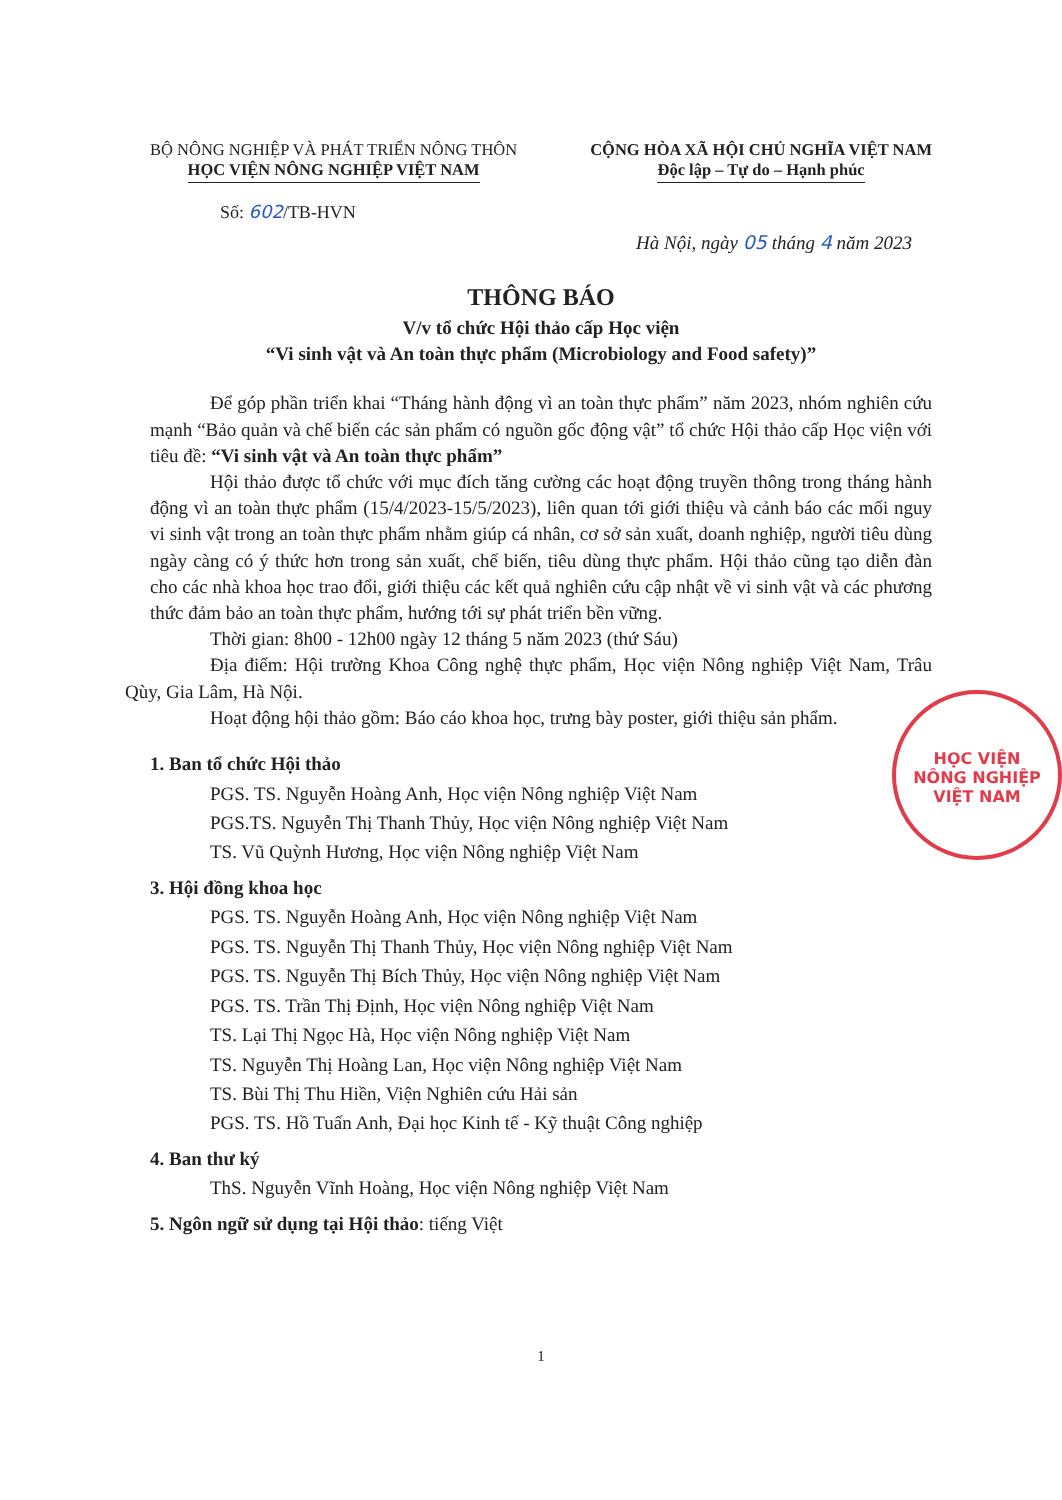BỘ NÔNG NGHIỆP VÀ PHÁT TRIỂN NÔNG THÔN
HỌC VIỆN NÔNG NGHIỆP VIỆT NAM
CỘNG HÒA XÃ HỘI CHỦ NGHĨA VIỆT NAM
Độc lập – Tự do – Hạnh phúc
Số: 602/TB-HVN
Hà Nội, ngày 05 tháng 4 năm 2023
THÔNG BÁO
V/v tổ chức Hội thảo cấp Học viện
“Vi sinh vật và An toàn thực phẩm (Microbiology and Food safety)”
Để góp phần triển khai “Tháng hành động vì an toàn thực phẩm” năm 2023, nhóm nghiên cứu mạnh “Bảo quản và chế biến các sản phẩm có nguồn gốc động vật” tổ chức Hội thảo cấp Học viện với tiêu đề: “Vi sinh vật và An toàn thực phẩm”
Hội thảo được tổ chức với mục đích tăng cường các hoạt động truyền thông trong tháng hành động vì an toàn thực phẩm (15/4/2023-15/5/2023), liên quan tới giới thiệu và cảnh báo các mối nguy vi sinh vật trong an toàn thực phẩm nhằm giúp cá nhân, cơ sở sản xuất, doanh nghiệp, người tiêu dùng ngày càng có ý thức hơn trong sản xuất, chế biến, tiêu dùng thực phẩm. Hội thảo cũng tạo diễn đàn cho các nhà khoa học trao đổi, giới thiệu các kết quả nghiên cứu cập nhật về vi sinh vật và các phương thức đảm bảo an toàn thực phẩm, hướng tới sự phát triển bền vững.
Thời gian: 8h00 - 12h00 ngày 12 tháng 5 năm 2023 (thứ Sáu)
Địa điểm: Hội trường Khoa Công nghệ thực phẩm, Học viện Nông nghiệp Việt Nam, Trâu Qùy, Gia Lâm, Hà Nội.
Hoạt động hội thảo gồm: Báo cáo khoa học, trưng bày poster, giới thiệu sản phẩm.
1. Ban tổ chức Hội thảo
PGS. TS. Nguyễn Hoàng Anh, Học viện Nông nghiệp Việt Nam
PGS.TS. Nguyễn Thị Thanh Thủy, Học viện Nông nghiệp Việt Nam
TS. Vũ Quỳnh Hương, Học viện Nông nghiệp Việt Nam
3. Hội đồng khoa học
PGS. TS. Nguyễn Hoàng Anh, Học viện Nông nghiệp Việt Nam
PGS. TS. Nguyễn Thị Thanh Thủy, Học viện Nông nghiệp Việt Nam
PGS. TS. Nguyễn Thị Bích Thủy, Học viện Nông nghiệp Việt Nam
PGS. TS. Trần Thị Định, Học viện Nông nghiệp Việt Nam
TS. Lại Thị Ngọc Hà, Học viện Nông nghiệp Việt Nam
TS. Nguyễn Thị Hoàng Lan, Học viện Nông nghiệp Việt Nam
TS. Bùi Thị Thu Hiền, Viện Nghiên cứu Hải sản
PGS. TS. Hồ Tuấn Anh, Đại học Kinh tế - Kỹ thuật Công nghiệp
4. Ban thư ký
ThS. Nguyễn Vĩnh Hoàng, Học viện Nông nghiệp Việt Nam
5. Ngôn ngữ sử dụng tại Hội thảo: tiếng Việt
1
HỌC VIỆN
NÔNG NGHIỆP
VIỆT NAM